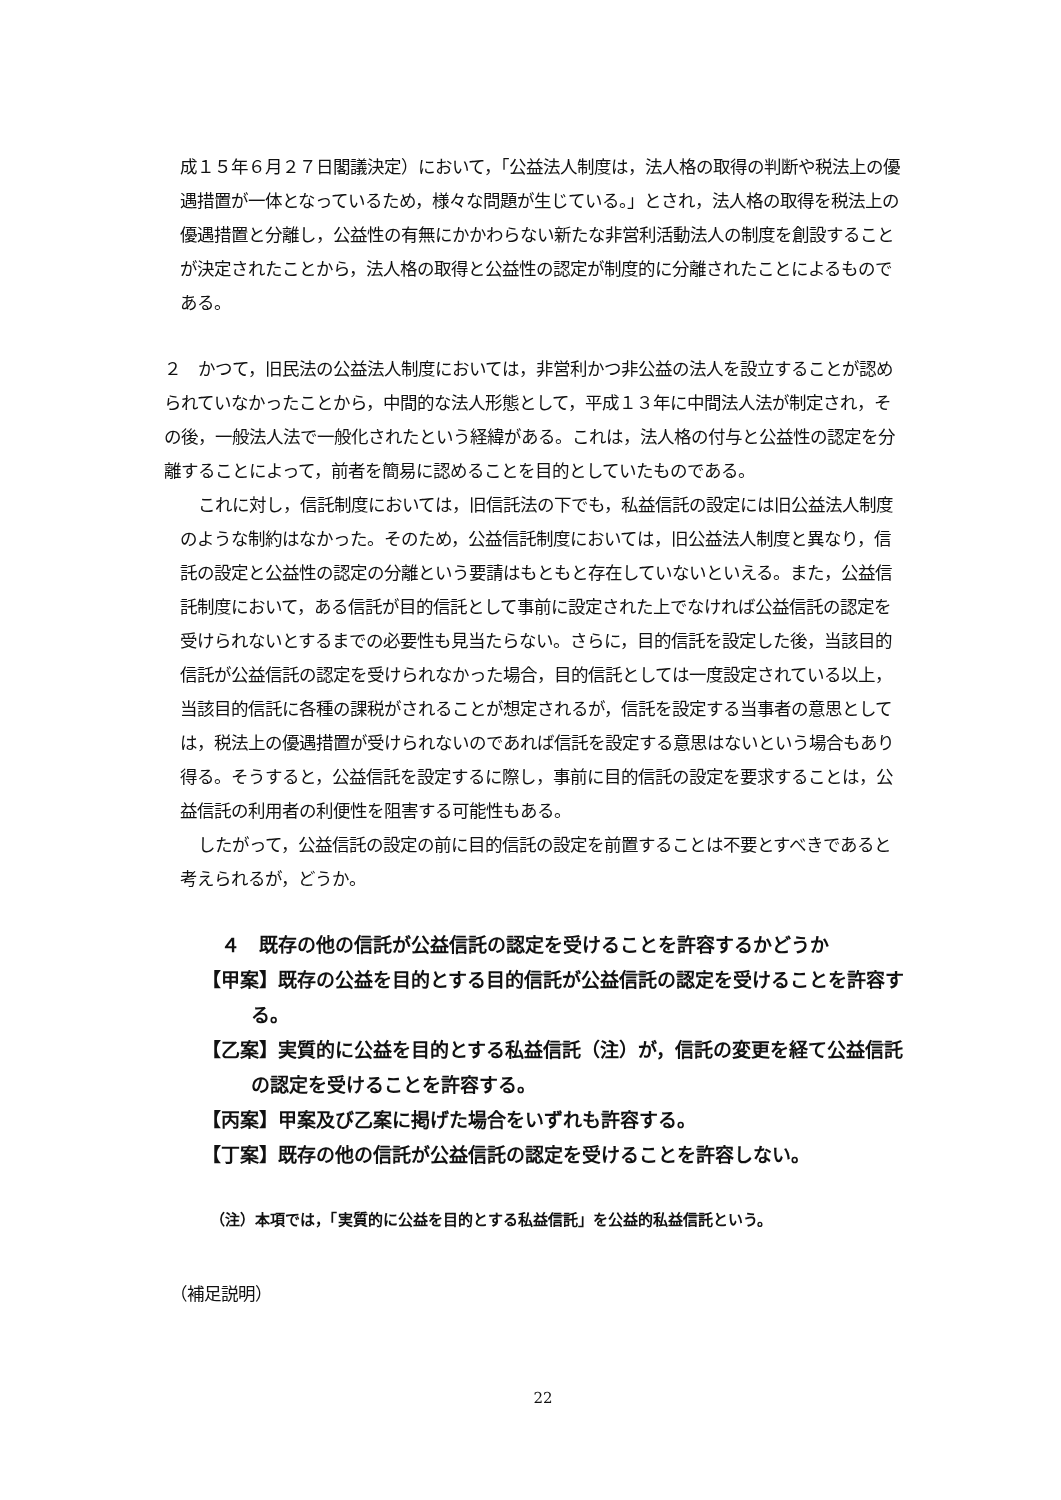成１５年６月２７日閣議決定）において，「公益法人制度は，法人格の取得の判断や税法上の優遇措置が一体となっているため，様々な問題が生じている。」とされ，法人格の取得を税法上の優遇措置と分離し，公益性の有無にかかわらない新たな非営利活動法人の制度を創設することが決定されたことから，法人格の取得と公益性の認定が制度的に分離されたことによるものである。
２　かつて，旧民法の公益法人制度においては，非営利かつ非公益の法人を設立することが認められていなかったことから，中間的な法人形態として，平成１３年に中間法人法が制定され，その後，一般法人法で一般化されたという経緯がある。これは，法人格の付与と公益性の認定を分離することによって，前者を簡易に認めることを目的としていたものである。
これに対し，信託制度においては，旧信託法の下でも，私益信託の設定には旧公益法人制度のような制約はなかった。そのため，公益信託制度においては，旧公益法人制度と異なり，信託の設定と公益性の認定の分離という要請はもともと存在していないといえる。また，公益信託制度において，ある信託が目的信託として事前に設定された上でなければ公益信託の認定を受けられないとするまでの必要性も見当たらない。さらに，目的信託を設定した後，当該目的信託が公益信託の認定を受けられなかった場合，目的信託としては一度設定されている以上，当該目的信託に各種の課税がされることが想定されるが，信託を設定する当事者の意思としては，税法上の優遇措置が受けられないのであれば信託を設定する意思はないという場合もあり得る。そうすると，公益信託を設定するに際し，事前に目的信託の設定を要求することは，公益信託の利用者の利便性を阻害する可能性もある。
したがって，公益信託の設定の前に目的信託の設定を前置することは不要とすべきであると考えられるが，どうか。
４　既存の他の信託が公益信託の認定を受けることを許容するかどうか
【甲案】既存の公益を目的とする目的信託が公益信託の認定を受けることを許容する。
【乙案】実質的に公益を目的とする私益信託（注）が，信託の変更を経て公益信託の認定を受けることを許容する。
【丙案】甲案及び乙案に掲げた場合をいずれも許容する。
【丁案】既存の他の信託が公益信託の認定を受けることを許容しない。
（注）本項では，「実質的に公益を目的とする私益信託」を公益的私益信託という。
（補足説明）
22